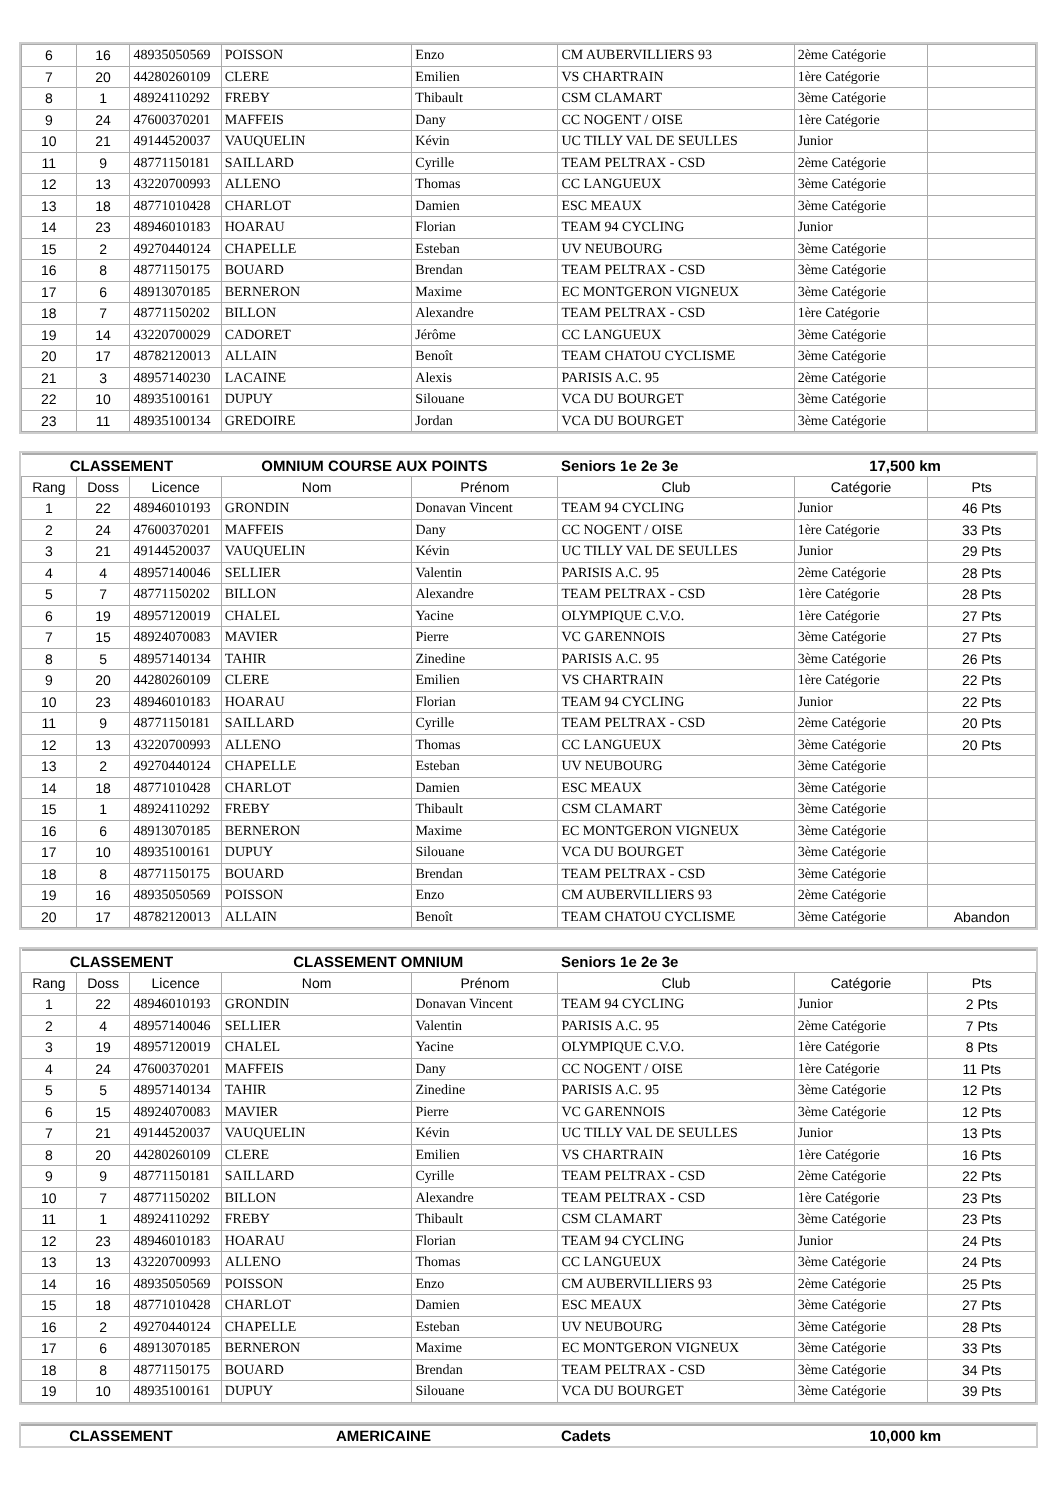| 6 | 16 | 48935050569 | POISSON | Enzo | CM AUBERVILLIERS 93 | 2ème Catégorie | |
| 7 | 20 | 44280260109 | CLERE | Emilien | VS CHARTRAIN | 1ère Catégorie | |
| 8 | 1 | 48924110292 | FREBY | Thibault | CSM CLAMART | 3ème Catégorie | |
| 9 | 24 | 47600370201 | MAFFEIS | Dany | CC NOGENT / OISE | 1ère Catégorie | |
| 10 | 21 | 49144520037 | VAUQUELIN | Kévin | UC TILLY VAL DE SEULLES | Junior | |
| 11 | 9 | 48771150181 | SAILLARD | Cyrille | TEAM PELTRAX - CSD | 2ème Catégorie | |
| 12 | 13 | 43220700993 | ALLENO | Thomas | CC LANGUEUX | 3ème Catégorie | |
| 13 | 18 | 48771010428 | CHARLOT | Damien | ESC MEAUX | 3ème Catégorie | |
| 14 | 23 | 48946010183 | HOARAU | Florian | TEAM 94 CYCLING | Junior | |
| 15 | 2 | 49270440124 | CHAPELLE | Esteban | UV NEUBOURG | 3ème Catégorie | |
| 16 | 8 | 48771150175 | BOUARD | Brendan | TEAM PELTRAX - CSD | 3ème Catégorie | |
| 17 | 6 | 48913070185 | BERNERON | Maxime | EC MONTGERON VIGNEUX | 3ème Catégorie | |
| 18 | 7 | 48771150202 | BILLON | Alexandre | TEAM PELTRAX - CSD | 1ère Catégorie | |
| 19 | 14 | 43220700029 | CADORET | Jérôme | CC LANGUEUX | 3ème Catégorie | |
| 20 | 17 | 48782120013 | ALLAIN | Benoît | TEAM CHATOU CYCLISME | 3ème Catégorie | |
| 21 | 3 | 48957140230 | LACAINE | Alexis | PARISIS A.C. 95 | 2ème Catégorie | |
| 22 | 10 | 48935100161 | DUPUY | Silouane | VCA DU BOURGET | 3ème Catégorie | |
| 23 | 11 | 48935100134 | GREDOIRE | Jordan | VCA DU BOURGET | 3ème Catégorie | |
| CLASSEMENT | | | OMNIUM COURSE AUX POINTS | | Seniors 1e 2e 3e | 17,500 km | |
| Rang | Doss | Licence | Nom | Prénom | Club | Catégorie | Pts |
| 1 | 22 | 48946010193 | GRONDIN | Donavan Vincent | TEAM 94 CYCLING | Junior | 46 Pts |
| 2 | 24 | 47600370201 | MAFFEIS | Dany | CC NOGENT / OISE | 1ère Catégorie | 33 Pts |
| 3 | 21 | 49144520037 | VAUQUELIN | Kévin | UC TILLY VAL DE SEULLES | Junior | 29 Pts |
| 4 | 4 | 48957140046 | SELLIER | Valentin | PARISIS A.C. 95 | 2ème Catégorie | 28 Pts |
| 5 | 7 | 48771150202 | BILLON | Alexandre | TEAM PELTRAX - CSD | 1ère Catégorie | 28 Pts |
| 6 | 19 | 48957120019 | CHALEL | Yacine | OLYMPIQUE C.V.O. | 1ère Catégorie | 27 Pts |
| 7 | 15 | 48924070083 | MAVIER | Pierre | VC GARENNOIS | 3ème Catégorie | 27 Pts |
| 8 | 5 | 48957140134 | TAHIR | Zinedine | PARISIS A.C. 95 | 3ème Catégorie | 26 Pts |
| 9 | 20 | 44280260109 | CLERE | Emilien | VS CHARTRAIN | 1ère Catégorie | 22 Pts |
| 10 | 23 | 48946010183 | HOARAU | Florian | TEAM 94 CYCLING | Junior | 22 Pts |
| 11 | 9 | 48771150181 | SAILLARD | Cyrille | TEAM PELTRAX - CSD | 2ème Catégorie | 20 Pts |
| 12 | 13 | 43220700993 | ALLENO | Thomas | CC LANGUEUX | 3ème Catégorie | 20 Pts |
| 13 | 2 | 49270440124 | CHAPELLE | Esteban | UV NEUBOURG | 3ème Catégorie | |
| 14 | 18 | 48771010428 | CHARLOT | Damien | ESC MEAUX | 3ème Catégorie | |
| 15 | 1 | 48924110292 | FREBY | Thibault | CSM CLAMART | 3ème Catégorie | |
| 16 | 6 | 48913070185 | BERNERON | Maxime | EC MONTGERON VIGNEUX | 3ème Catégorie | |
| 17 | 10 | 48935100161 | DUPUY | Silouane | VCA DU BOURGET | 3ème Catégorie | |
| 18 | 8 | 48771150175 | BOUARD | Brendan | TEAM PELTRAX - CSD | 3ème Catégorie | |
| 19 | 16 | 48935050569 | POISSON | Enzo | CM AUBERVILLIERS 93 | 2ème Catégorie | |
| 20 | 17 | 48782120013 | ALLAIN | Benoît | TEAM CHATOU CYCLISME | 3ème Catégorie | Abandon |
| CLASSEMENT | | | CLASSEMENT OMNIUM | | Seniors 1e 2e 3e | | |
| Rang | Doss | Licence | Nom | Prénom | Club | Catégorie | Pts |
| 1 | 22 | 48946010193 | GRONDIN | Donavan Vincent | TEAM 94 CYCLING | Junior | 2 Pts |
| 2 | 4 | 48957140046 | SELLIER | Valentin | PARISIS A.C. 95 | 2ème Catégorie | 7 Pts |
| 3 | 19 | 48957120019 | CHALEL | Yacine | OLYMPIQUE C.V.O. | 1ère Catégorie | 8 Pts |
| 4 | 24 | 47600370201 | MAFFEIS | Dany | CC NOGENT / OISE | 1ère Catégorie | 11 Pts |
| 5 | 5 | 48957140134 | TAHIR | Zinedine | PARISIS A.C. 95 | 3ème Catégorie | 12 Pts |
| 6 | 15 | 48924070083 | MAVIER | Pierre | VC GARENNOIS | 3ème Catégorie | 12 Pts |
| 7 | 21 | 49144520037 | VAUQUELIN | Kévin | UC TILLY VAL DE SEULLES | Junior | 13 Pts |
| 8 | 20 | 44280260109 | CLERE | Emilien | VS CHARTRAIN | 1ère Catégorie | 16 Pts |
| 9 | 9 | 48771150181 | SAILLARD | Cyrille | TEAM PELTRAX - CSD | 2ème Catégorie | 22 Pts |
| 10 | 7 | 48771150202 | BILLON | Alexandre | TEAM PELTRAX - CSD | 1ère Catégorie | 23 Pts |
| 11 | 1 | 48924110292 | FREBY | Thibault | CSM CLAMART | 3ème Catégorie | 23 Pts |
| 12 | 23 | 48946010183 | HOARAU | Florian | TEAM 94 CYCLING | Junior | 24 Pts |
| 13 | 13 | 43220700993 | ALLENO | Thomas | CC LANGUEUX | 3ème Catégorie | 24 Pts |
| 14 | 16 | 48935050569 | POISSON | Enzo | CM AUBERVILLIERS 93 | 2ème Catégorie | 25 Pts |
| 15 | 18 | 48771010428 | CHARLOT | Damien | ESC MEAUX | 3ème Catégorie | 27 Pts |
| 16 | 2 | 49270440124 | CHAPELLE | Esteban | UV NEUBOURG | 3ème Catégorie | 28 Pts |
| 17 | 6 | 48913070185 | BERNERON | Maxime | EC MONTGERON VIGNEUX | 3ème Catégorie | 33 Pts |
| 18 | 8 | 48771150175 | BOUARD | Brendan | TEAM PELTRAX - CSD | 3ème Catégorie | 34 Pts |
| 19 | 10 | 48935100161 | DUPUY | Silouane | VCA DU BOURGET | 3ème Catégorie | 39 Pts |
| CLASSEMENT | AMERICAINE | Cadets | 10,000 km |